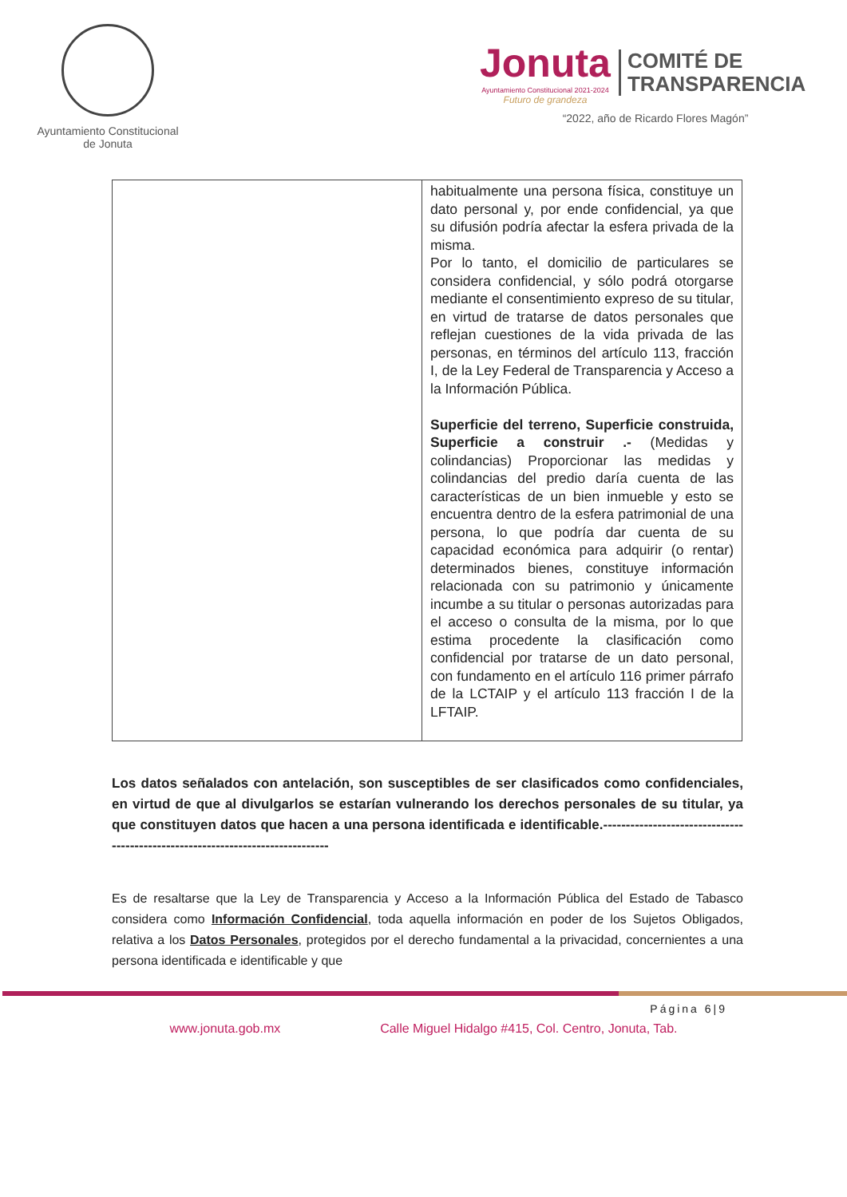Ayuntamiento Constitucional
de Jonuta
Jonuta
Ayuntamiento Constitucional 2021-2024
Futuro de grandeza
COMITÉ DE
TRANSPARENCIA
“2022, año de Ricardo Flores Magón”
| | habitualmente una persona física, constituye un dato personal y, por ende confidencial, ya que su difusión podría afectar la esfera privada de la misma. Por lo tanto, el domicilio de particulares se considera confidencial, y sólo podrá otorgarse mediante el consentimiento expreso de su titular, en virtud de tratarse de datos personales que reflejan cuestiones de la vida privada de las personas, en términos del artículo 113, fracción I, de la Ley Federal de Transparencia y Acceso a la Información Pública. Superficie del terreno, Superficie construida, Superficie a construir .- (Medidas y colindancias) Proporcionar las medidas y colindancias del predio daría cuenta de las características de un bien inmueble y esto se encuentra dentro de la esfera patrimonial de una persona, lo que podría dar cuenta de su capacidad económica para adquirir (o rentar) determinados bienes, constituye información relacionada con su patrimonio y únicamente incumbe a su titular o personas autorizadas para el acceso o consulta de la misma, por lo que estima procedente la clasificación como confidencial por tratarse de un dato personal, con fundamento en el artículo 116 primer párrafo de la LCTAIP y el artículo 113 fracción I de la LFTAIP. |
Los datos señalados con antelación, son susceptibles de ser clasificados como confidenciales, en virtud de que al divulgarlos se estarían vulnerando los derechos personales de su titular, ya que constituyen datos que hacen a una persona identificada e identificable.-------------------------------------------------------------------------------
Es de resaltarse que la Ley de Transparencia y Acceso a la Información Pública del Estado de Tabasco considera como Información Confidencial, toda aquella información en poder de los Sujetos Obligados, relativa a los Datos Personales, protegidos por el derecho fundamental a la privacidad, concernientes a una persona identificada e identificable y que
Página 6|9
www.jonuta.gob.mx Calle Miguel Hidalgo #415, Col. Centro, Jonuta, Tab.